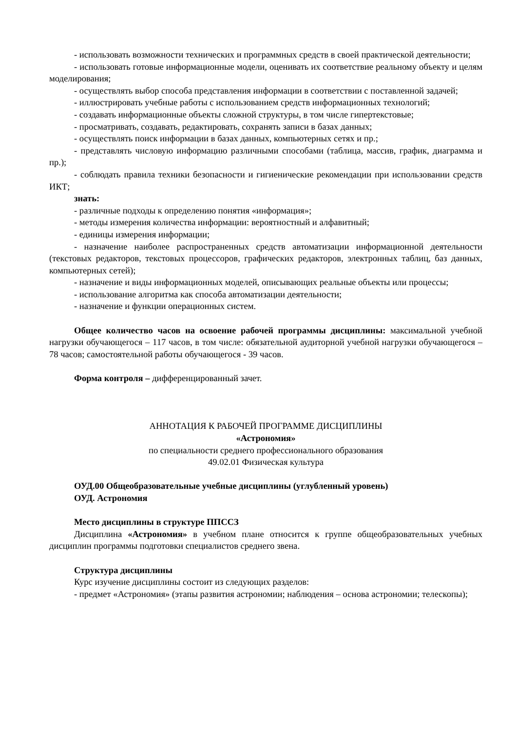- использовать возможности технических и программных средств в своей практической деятельности;
- использовать готовые информационные модели, оценивать их соответствие реальному объекту и целям моделирования;
- осуществлять выбор способа представления информации в соответствии с поставленной задачей;
- иллюстрировать учебные работы с использованием средств информационных технологий;
- создавать информационные объекты сложной структуры, в том числе гипертекстовые;
- просматривать, создавать, редактировать, сохранять записи в базах данных;
- осуществлять поиск информации в базах данных, компьютерных сетях и пр.;
- представлять числовую информацию различными способами (таблица, массив, график, диаграмма и пр.);
- соблюдать правила техники безопасности и гигиенические рекомендации при использовании средств ИКТ;
знать:
- различные подходы к определению понятия «информация»;
- методы измерения количества информации: вероятностный и алфавитный;
- единицы измерения информации;
- назначение наиболее распространенных средств автоматизации информационной деятельности (текстовых редакторов, текстовых процессоров, графических редакторов, электронных таблиц, баз данных, компьютерных сетей);
- назначение и виды информационных моделей, описывающих реальные объекты или процессы;
- использование алгоритма как способа автоматизации деятельности;
- назначение и функции операционных систем.
Общее количество часов на освоение рабочей программы дисциплины: максимальной учебной нагрузки обучающегося – 117 часов, в том числе: обязательной аудиторной учебной нагрузки обучающегося – 78 часов; самостоятельной работы обучающегося - 39 часов.
Форма контроля – дифференцированный зачет.
АННОТАЦИЯ К РАБОЧЕЙ ПРОГРАММЕ ДИСЦИПЛИНЫ
«Астрономия»
по специальности среднего профессионального образования
49.02.01 Физическая культура
ОУД.00 Общеобразовательные учебные дисциплины (углубленный уровень)
ОУД. Астрономия
Место дисциплины в структуре ППССЗ
Дисциплина «Астрономия» в учебном плане относится к группе общеобразовательных учебных дисциплин программы подготовки специалистов среднего звена.
Структура дисциплины
Курс изучение дисциплины состоит из следующих разделов:
- предмет «Астрономия» (этапы развития астрономии; наблюдения – основа астрономии; телескопы);